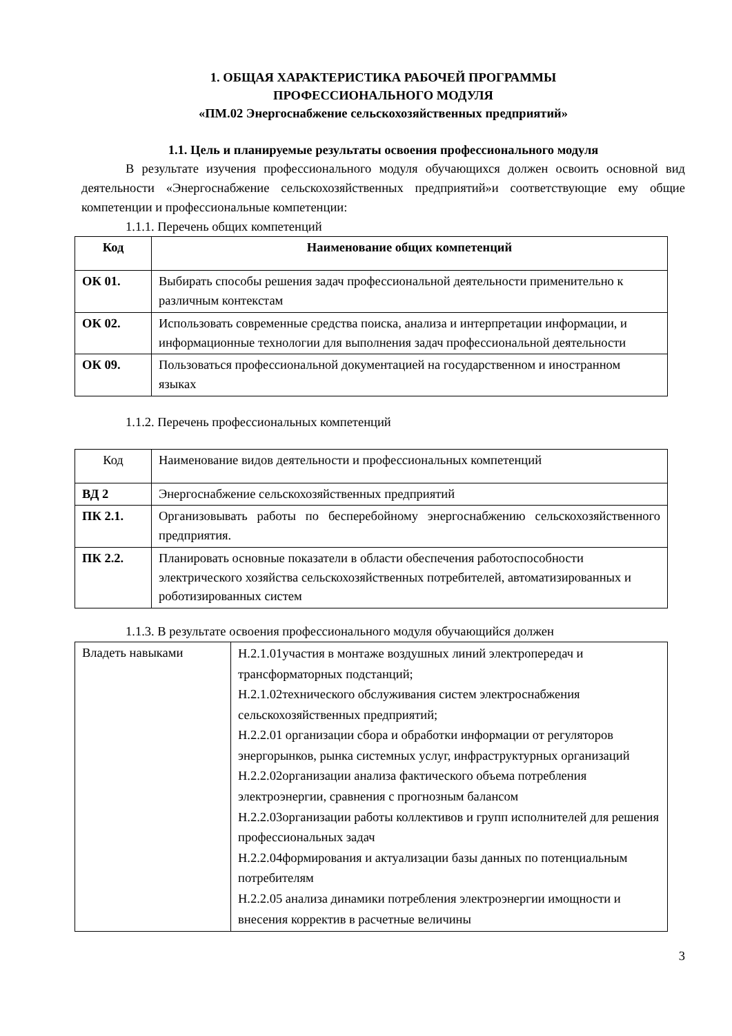1. ОБЩАЯ ХАРАКТЕРИСТИКА РАБОЧЕЙ ПРОГРАММЫ
ПРОФЕССИОНАЛЬНОГО МОДУЛЯ
«ПМ.02 Энергоснабжение сельскохозяйственных предприятий»
1.1. Цель и планируемые результаты освоения профессионального модуля
В результате изучения профессионального модуля обучающихся должен освоить основной вид деятельности «Энергоснабжение сельскохозяйственных предприятий»и соответствующие ему общие компетенции и профессиональные компетенции:
1.1.1. Перечень общих компетенций
| Код | Наименование общих компетенций |
| --- | --- |
| ОК 01. | Выбирать способы решения задач профессиональной деятельности применительно к различным контекстам |
| ОК 02. | Использовать современные средства поиска, анализа и интерпретации информации, и информационные технологии для выполнения задач профессиональной деятельности |
| ОК 09. | Пользоваться профессиональной документацией на государственном и иностранном языках |
1.1.2. Перечень профессиональных компетенций
| Код | Наименование видов деятельности и профессиональных компетенций |
| ВД 2 | Энергоснабжение сельскохозяйственных предприятий |
| ПК 2.1. | Организовывать работы по бесперебойному энергоснабжению сельскохозяйственного предприятия. |
| ПК 2.2. | Планировать основные показатели в области обеспечения работоспособности электрического хозяйства сельскохозяйственных потребителей, автоматизированных и роботизированных систем |
1.1.3. В результате освоения профессионального модуля обучающийся должен
| Владеть навыками | Н.2.1.01участия в монтаже воздушных линий электропередач и трансформаторных подстанций; Н.2.1.02технического обслуживания систем электроснабжения сельскохозяйственных предприятий; Н.2.2.01 организации сбора и обработки информации от регуляторов энергорынков, рынка системных услуг, инфраструктурных организаций Н.2.2.02организации анализа фактического объема потребления электроэнергии, сравнения с прогнозным балансом Н.2.2.03организации работы коллективов и групп исполнителей для решения профессиональных задач Н.2.2.04формирования и актуализации базы данных по потенциальным потребителям Н.2.2.05 анализа динамики потребления электроэнергии имощности и внесения корректив в расчетные величины |
3